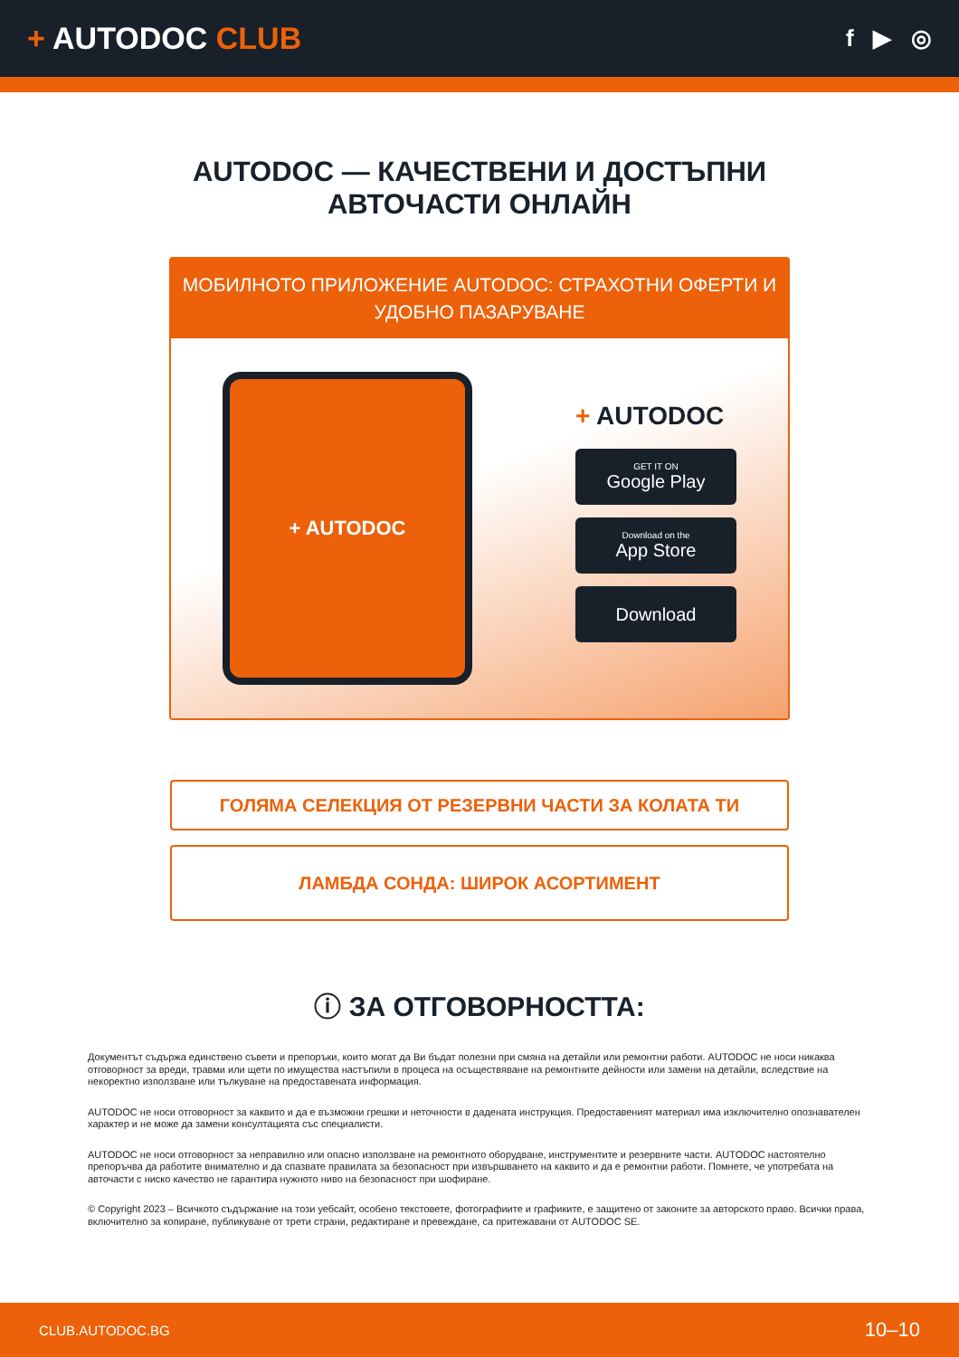+ AUTODOC CLUB
f ▶ ◎
AUTODOC — КАЧЕСТВЕНИ И ДОСТЪПНИ
АВТОЧАСТИ ОНЛАЙН
МОБИЛНОТО ПРИЛОЖЕНИЕ AUTODOC: СТРАХОТНИ ОФЕРТИ И УДОБНО ПАЗАРУВАНЕ
+ AUTODOC
+ AUTODOC
GET IT ON
Google Play
Download on the
App Store
Download
ГОЛЯМА СЕЛЕКЦИЯ ОТ РЕЗЕРВНИ ЧАСТИ ЗА КОЛАТА ТИ
ЛАМБДА СОНДА: ШИРОК АСОРТИМЕНТ
ⓘ ЗА ОТГОВОРНОСТТА:
Документът съдържа единствено съвети и препоръки, които могат да Ви бъдат полезни при смяна на детайли или ремонтни работи. AUTODOC не носи никаква отговорност за вреди, травми или щети по имущества настъпили в процеса на осъществяване на ремонтните дейности или замени на детайли, вследствие на некоректно използване или тълкуване на предоставената информация.
AUTODOC не носи отговорност за каквито и да е възможни грешки и неточности в дадената инструкция. Предоставеният материал има изключително опознавателен характер и не може да замени консултацията със специалисти.
AUTODOC не носи отговорност за неправилно или опасно използване на ремонтното оборудване, инструментите и резервните части. AUTODOC настоятелно препоръчва да работите внимателно и да спазвате правилата за безопасност при извършването на каквито и да е ремонтни работи. Помнете, че употребата на авточасти с ниско качество не гарантира нужното ниво на безопасност при шофиране.
© Copyright 2023 – Всичкото съдържание на този уебсайт, особено текстовете, фотографиите и графиките, е защитено от законите за авторското право. Всички права, включително за копиране, публикуване от трети страни, редактиране и превеждане, са притежавани от AUTODOC SE.
CLUB.AUTODOC.BG 10–10